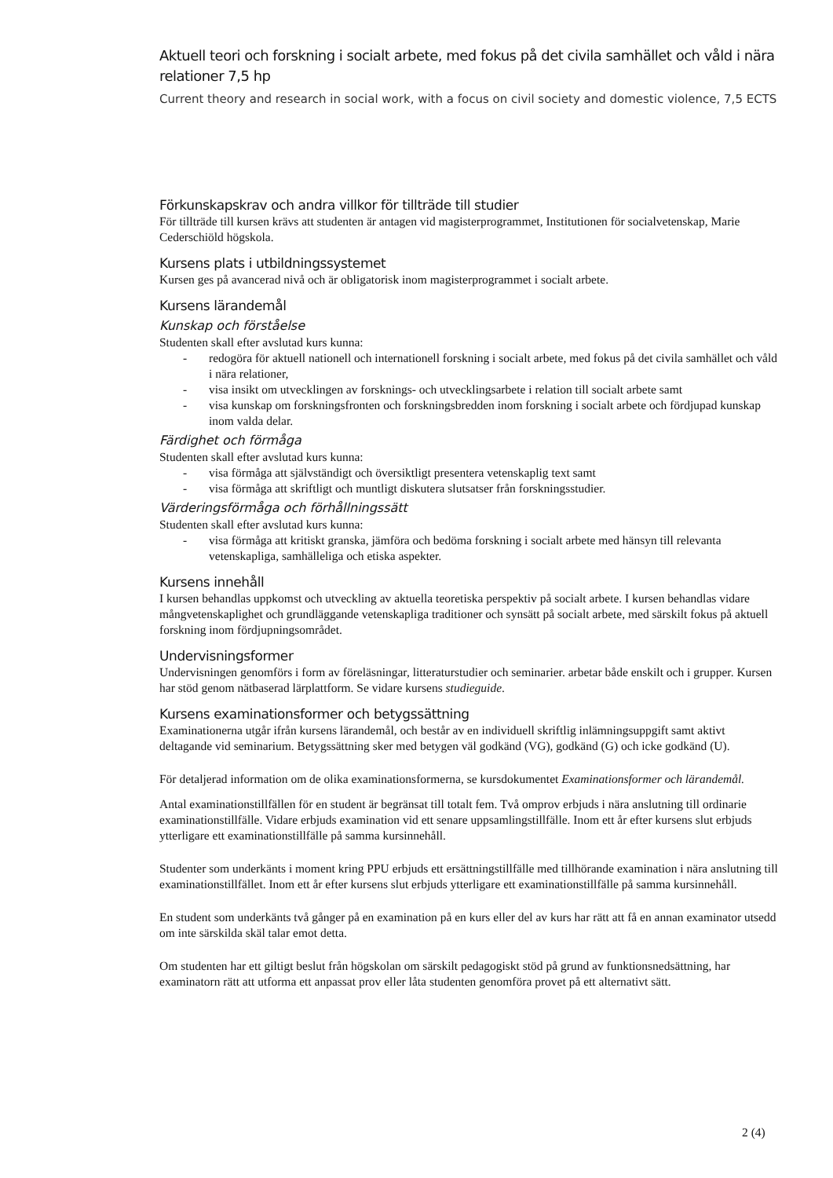Aktuell teori och forskning i socialt arbete, med fokus på det civila samhället och våld i nära relationer 7,5 hp
Current theory and research in social work, with a focus on civil society and domestic violence, 7,5 ECTS
Förkunskapskrav och andra villkor för tillträde till studier
För tillträde till kursen krävs att studenten är antagen vid magisterprogrammet, Institutionen för socialvetenskap, Marie Cederschiöld högskola.
Kursens plats i utbildningssystemet
Kursen ges på avancerad nivå och är obligatorisk inom magisterprogrammet i socialt arbete.
Kursens lärandemål
Kunskap och förståelse
Studenten skall efter avslutad kurs kunna:
- redogöra för aktuell nationell och internationell forskning i socialt arbete, med fokus på det civila samhället och våld i nära relationer,
- visa insikt om utvecklingen av forsknings- och utvecklingsarbete i relation till socialt arbete samt
- visa kunskap om forskningsfronten och forskningsbredden inom forskning i socialt arbete och fördjupad kunskap inom valda delar.
Färdighet och förmåga
Studenten skall efter avslutad kurs kunna:
- visa förmåga att självständigt och översiktligt presentera vetenskaplig text samt
- visa förmåga att skriftligt och muntligt diskutera slutsatser från forskningsstudier.
Värderingsförmåga och förhållningssätt
Studenten skall efter avslutad kurs kunna:
- visa förmåga att kritiskt granska, jämföra och bedöma forskning i socialt arbete med hänsyn till relevanta vetenskapliga, samhälleliga och etiska aspekter.
Kursens innehåll
I kursen behandlas uppkomst och utveckling av aktuella teoretiska perspektiv på socialt arbete. I kursen behandlas vidare mångvetenskaplighet och grundläggande vetenskapliga traditioner och synsätt på socialt arbete, med särskilt fokus på aktuell forskning inom fördjupningsområdet.
Undervisningsformer
Undervisningen genomförs i form av föreläsningar, litteraturstudier och seminarier. arbetar både enskilt och i grupper. Kursen har stöd genom nätbaserad lärplattform. Se vidare kursens studieguide.
Kursens examinationsformer och betygssättning
Examinationerna utgår ifrån kursens lärandemål, och består av en individuell skriftlig inlämningsuppgift samt aktivt deltagande vid seminarium. Betygssättning sker med betygen väl godkänd (VG), godkänd (G) och icke godkänd (U).
För detaljerad information om de olika examinationsformerna, se kursdokumentet Examinationsformer och lärandemål.
Antal examinationstillfällen för en student är begränsat till totalt fem. Två omprov erbjuds i nära anslutning till ordinarie examinationstillfälle. Vidare erbjuds examination vid ett senare uppsamlingstillfälle. Inom ett år efter kursens slut erbjuds ytterligare ett examinationstillfälle på samma kursinnehåll.
Studenter som underkänts i moment kring PPU erbjuds ett ersättningstillfälle med tillhörande examination i nära anslutning till examinationstillfället. Inom ett år efter kursens slut erbjuds ytterligare ett examinationstillfälle på samma kursinnehåll.
En student som underkänts två gånger på en examination på en kurs eller del av kurs har rätt att få en annan examinator utsedd om inte särskilda skäl talar emot detta.
Om studenten har ett giltigt beslut från högskolan om särskilt pedagogiskt stöd på grund av funktionsnedsättning, har examinatorn rätt att utforma ett anpassat prov eller låta studenten genomföra provet på ett alternativt sätt.
2 (4)